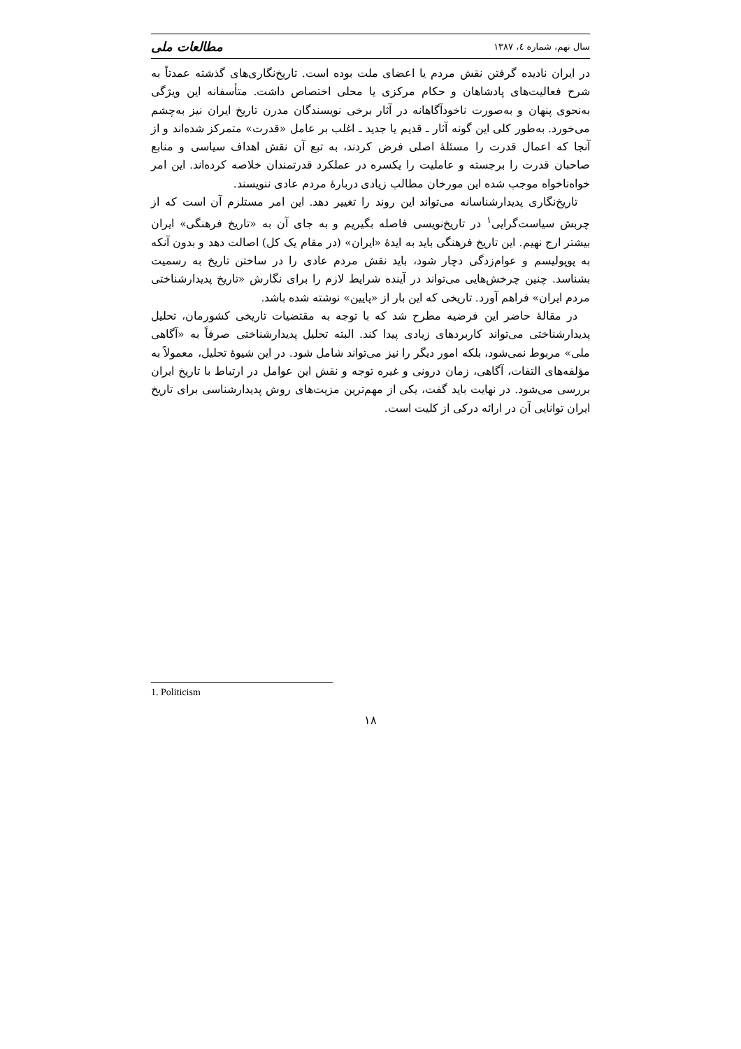سال نهم، شماره ٤، ١٣٨٧ مطالعات ملی
در ایران نادیده گرفتن نقش مردم یا اعضای ملت بوده است. تاریخ‌نگاری‌های گذشته عمدتاً به شرح فعالیت‌های پادشاهان و حکام مرکزی یا محلی اختصاص داشت. متأسفانه این ویژگی به‌نحوی پنهان و به‌صورت ناخودآگاهانه در آثار برخی نویسندگان مدرن تاریخ ایران نیز به‌چشم می‌خورد. به‌طور کلی این گونه آثار ـ قدیم یا جدید ـ اغلب بر عامل «قدرت» متمرکز شده‌اند و از آنجا که اعمال قدرت را مسئلهٔ اصلی فرض کردند، به تبع آن نقش اهداف سیاسی و منابع صاحبان قدرت را برجسته و عاملیت را یکسره در عملکرد قدرتمندان خلاصه کرده‌اند. این امر خواه‌ناخواه موجب شده این مورخان مطالب زیادی دربارهٔ مردم عادی ننویسند.
تاریخ‌نگاری پدیدارشناسانه می‌تواند این روند را تغییر دهد. این امر مستلزم آن است که از چربش سیاست‌گرایی<sup>١</sup> در تاریخ‌نویسی فاصله بگیریم و به جای آن به «تاریخ فرهنگی» ایران بیشتر ارج نهیم. این تاریخ فرهنگی باید به ایدهٔ «ایران» (در مقام یک کل) اصالت دهد و بدون آنکه به پوپولیسم و عوام‌زدگی دچار شود، باید نقش مردم عادی را در ساختن تاریخ به رسمیت بشناسد. چنین چرخش‌هایی می‌تواند در آینده شرایط لازم را برای نگارش «تاریخ پدیدارشناختی مردم ایران» فراهم آورد. تاریخی که این بار از «پایین» نوشته شده باشد.
در مقالهٔ حاضر این فرضیه مطرح شد که با توجه به مقتضیات تاریخی کشورمان، تحلیل پدیدارشناختی می‌تواند کاربردهای زیادی پیدا کند. البته تحلیل پدیدارشناختی صرفاً به «آگاهی ملی» مربوط نمی‌شود، بلکه امور دیگر را نیز می‌تواند شامل شود. در این شیوهٔ تحلیل، معمولاً به مؤلفه‌های التفات، آگاهی، زمان درونی و غیره توجه و نقش این عوامل در ارتباط با تاریخ ایران بررسی می‌شود. در نهایت باید گفت، یکی از مهم‌ترین مزیت‌های روش پدیدارشناسی برای تاریخ ایران توانایی آن در ارائه درکی از کلیت است.
1. Politicism
١٨